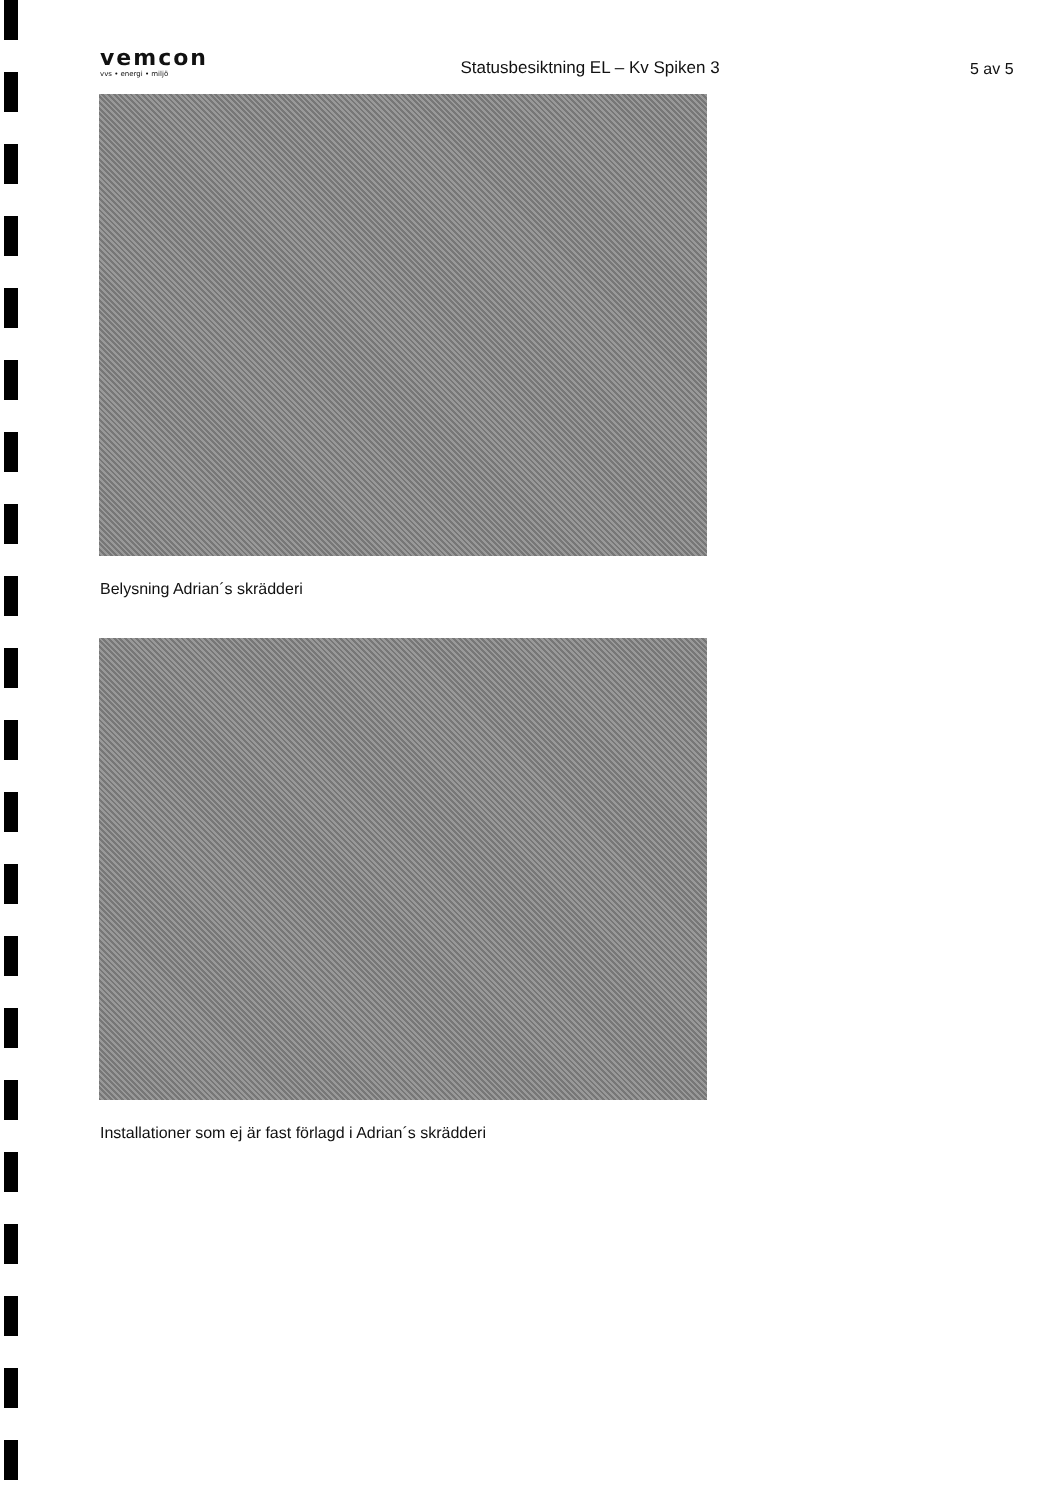vemcon
vvs • energi • miljö
Statusbesiktning EL – Kv Spiken 3
5 av 5
Belysning Adrian´s skrädderi
Installationer som ej är fast förlagd i Adrian´s skrädderi